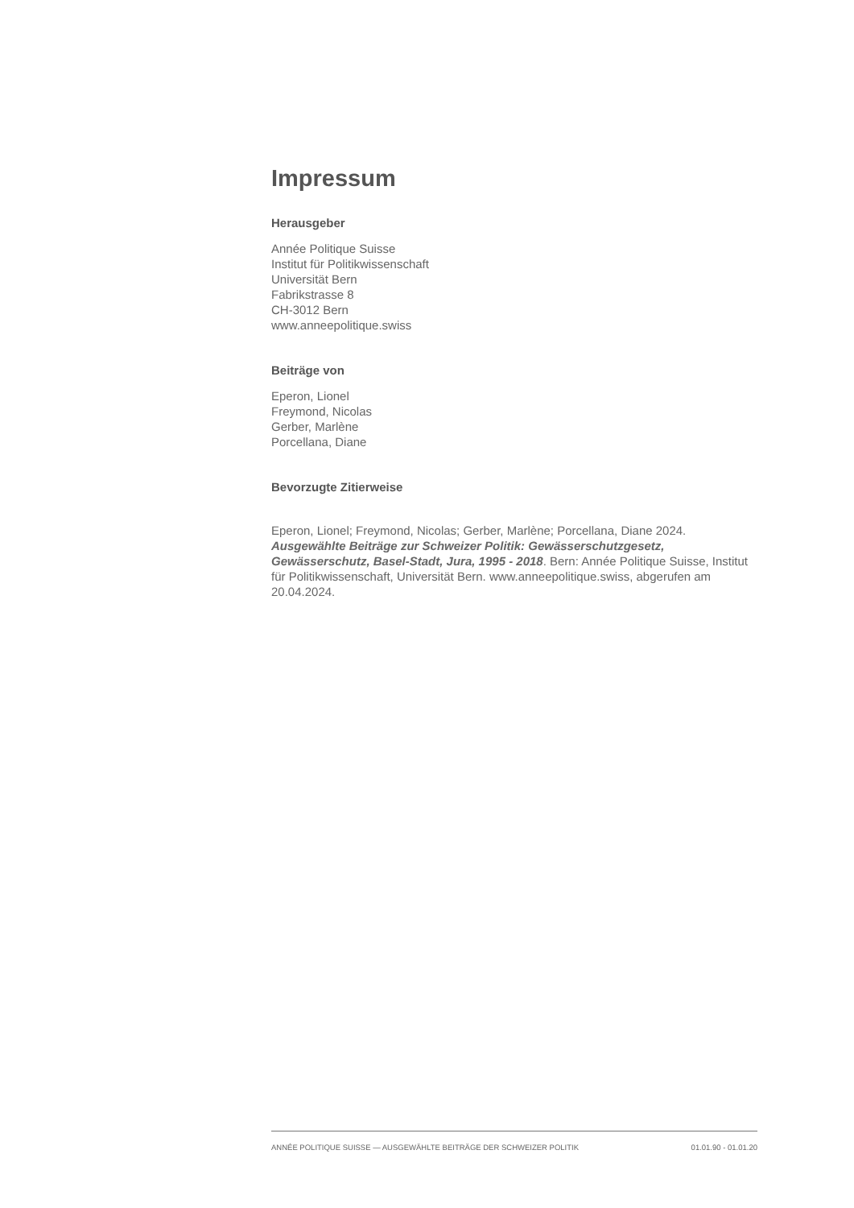Impressum
Herausgeber
Année Politique Suisse
Institut für Politikwissenschaft
Universität Bern
Fabrikstrasse 8
CH-3012 Bern
www.anneepolitique.swiss
Beiträge von
Eperon, Lionel
Freymond, Nicolas
Gerber, Marlène
Porcellana, Diane
Bevorzugte Zitierweise
Eperon, Lionel; Freymond, Nicolas; Gerber, Marlène; Porcellana, Diane 2024. Ausgewählte Beiträge zur Schweizer Politik: Gewässerschutzgesetz, Gewässerschutz, Basel-Stadt, Jura, 1995 - 2018. Bern: Année Politique Suisse, Institut für Politikwissenschaft, Universität Bern. www.anneepolitique.swiss, abgerufen am 20.04.2024.
ANNÉE POLITIQUE SUISSE — AUSGEWÄHLTE BEITRÄGE DER SCHWEIZER POLITIK 01.01.90 - 01.01.20